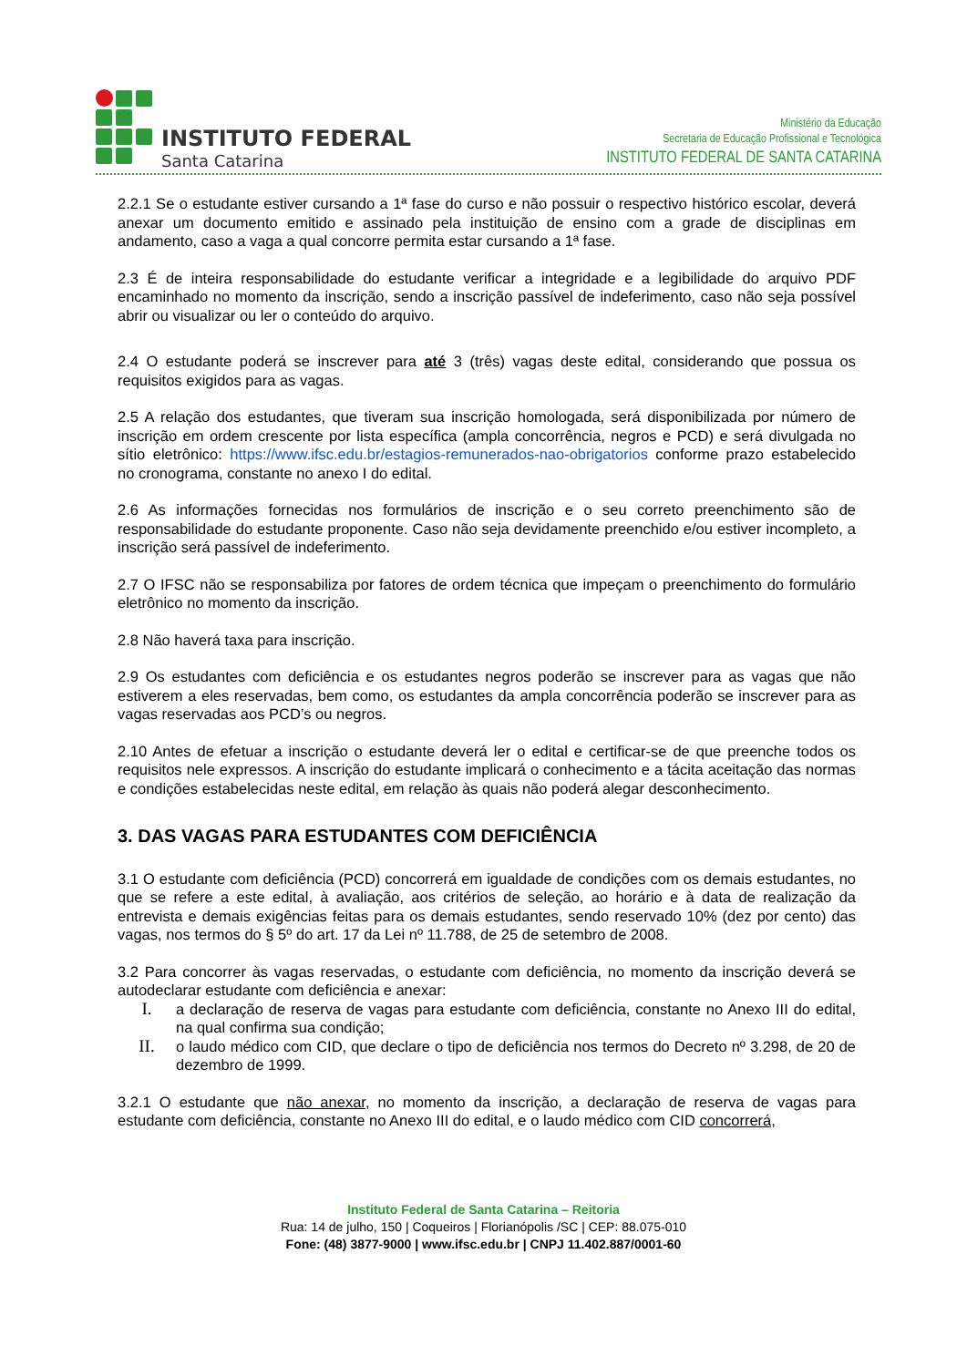INSTITUTO FEDERAL
Santa Catarina
Ministério da Educação
Secretaria de Educação Profissional e Tecnológica
INSTITUTO FEDERAL DE SANTA CATARINA
2.2.1 Se o estudante estiver cursando a 1ª fase do curso e não possuir o respectivo histórico escolar, deverá anexar um documento emitido e assinado pela instituição de ensino com a grade de disciplinas em andamento, caso a vaga a qual concorre permita estar cursando a 1ª fase.
2.3 É de inteira responsabilidade do estudante verificar a integridade e a legibilidade do arquivo PDF encaminhado no momento da inscrição, sendo a inscrição passível de indeferimento, caso não seja possível abrir ou visualizar ou ler o conteúdo do arquivo.
2.4 O estudante poderá se inscrever para até 3 (três) vagas deste edital, considerando que possua os requisitos exigidos para as vagas.
2.5 A relação dos estudantes, que tiveram sua inscrição homologada, será disponibilizada por número de inscrição em ordem crescente por lista específica (ampla concorrência, negros e PCD) e será divulgada no sítio eletrônico: https://www.ifsc.edu.br/estagios-remunerados-nao-obrigatorios conforme prazo estabelecido no cronograma, constante no anexo I do edital.
2.6 As informações fornecidas nos formulários de inscrição e o seu correto preenchimento são de responsabilidade do estudante proponente. Caso não seja devidamente preenchido e/ou estiver incompleto, a inscrição será passível de indeferimento.
2.7 O IFSC não se responsabiliza por fatores de ordem técnica que impeçam o preenchimento do formulário eletrônico no momento da inscrição.
2.8 Não haverá taxa para inscrição.
2.9 Os estudantes com deficiência e os estudantes negros poderão se inscrever para as vagas que não estiverem a eles reservadas, bem como, os estudantes da ampla concorrência poderão se inscrever para as vagas reservadas aos PCD’s ou negros.
2.10 Antes de efetuar a inscrição o estudante deverá ler o edital e certificar-se de que preenche todos os requisitos nele expressos. A inscrição do estudante implicará o conhecimento e a tácita aceitação das normas e condições estabelecidas neste edital, em relação às quais não poderá alegar desconhecimento.
3. DAS VAGAS PARA ESTUDANTES COM DEFICIÊNCIA
3.1 O estudante com deficiência (PCD) concorrerá em igualdade de condições com os demais estudantes, no que se refere a este edital, à avaliação, aos critérios de seleção, ao horário e à data de realização da entrevista e demais exigências feitas para os demais estudantes, sendo reservado 10% (dez por cento) das vagas, nos termos do § 5º do art. 17 da Lei nº 11.788, de 25 de setembro de 2008.
3.2 Para concorrer às vagas reservadas, o estudante com deficiência, no momento da inscrição deverá se autodeclarar estudante com deficiência e anexar:
I.
a declaração de reserva de vagas para estudante com deficiência, constante no Anexo III do edital, na qual confirma sua condição;
II.
o laudo médico com CID, que declare o tipo de deficiência nos termos do Decreto nº 3.298, de 20 de dezembro de 1999.
3.2.1 O estudante que não anexar, no momento da inscrição, a declaração de reserva de vagas para estudante com deficiência, constante no Anexo III do edital, e o laudo médico com CID concorrerá,
Instituto Federal de Santa Catarina – Reitoria
Rua: 14 de julho, 150 | Coqueiros | Florianópolis /SC | CEP: 88.075-010
Fone: (48) 3877-9000 | www.ifsc.edu.br | CNPJ 11.402.887/0001-60